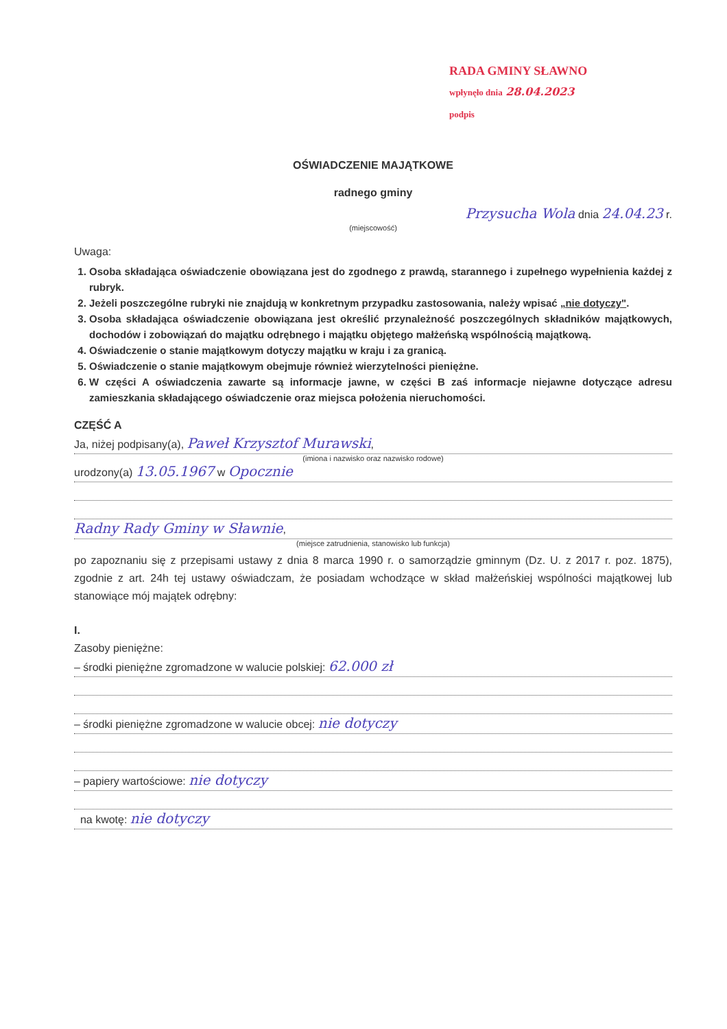RADA GMINY SŁAWNO
wpłynęło dnia 28.04.2023
podpis
OŚWIADCZENIE MAJĄTKOWE
radnego gminy
Przysucha Wola dnia 24.04.23 r.
(miejscowość)
Uwaga:
1. Osoba składająca oświadczenie obowiązana jest do zgodnego z prawdą, starannego i zupełnego wypełnienia każdej z rubryk.
2. Jeżeli poszczególne rubryki nie znajdują w konkretnym przypadku zastosowania, należy wpisać „nie dotyczy".
3. Osoba składająca oświadczenie obowiązana jest określić przynależność poszczególnych składników majątkowych, dochodów i zobowiązań do majątku odrębnego i majątku objętego małżeńską wspólnością majątkową.
4. Oświadczenie o stanie majątkowym dotyczy majątku w kraju i za granicą.
5. Oświadczenie o stanie majątkowym obejmuje również wierzytelności pieniężne.
6. W części A oświadczenia zawarte są informacje jawne, w części B zaś informacje niejawne dotyczące adresu zamieszkania składającego oświadczenie oraz miejsca położenia nieruchomości.
CZĘŚĆ A
Ja, niżej podpisany(a), Paweł Krzysztof Murawski,
(imiona i nazwisko oraz nazwisko rodowe)
urodzony(a) 13.05.1967 w Opocznie
Radny Rady Gminy w Sławnie,
(miejsce zatrudnienia, stanowisko lub funkcja)
po zapoznaniu się z przepisami ustawy z dnia 8 marca 1990 r. o samorządzie gminnym (Dz. U. z 2017 r. poz. 1875), zgodnie z art. 24h tej ustawy oświadczam, że posiadam wchodzące w skład małżeńskiej wspólności majątkowej lub stanowiące mój majątek odrębny:
I.
Zasoby pieniężne:
– środki pieniężne zgromadzone w walucie polskiej: 62.000 zł
– środki pieniężne zgromadzone w walucie obcej: nie dotyczy
– papiery wartościowe: nie dotyczy
na kwotę: nie dotyczy